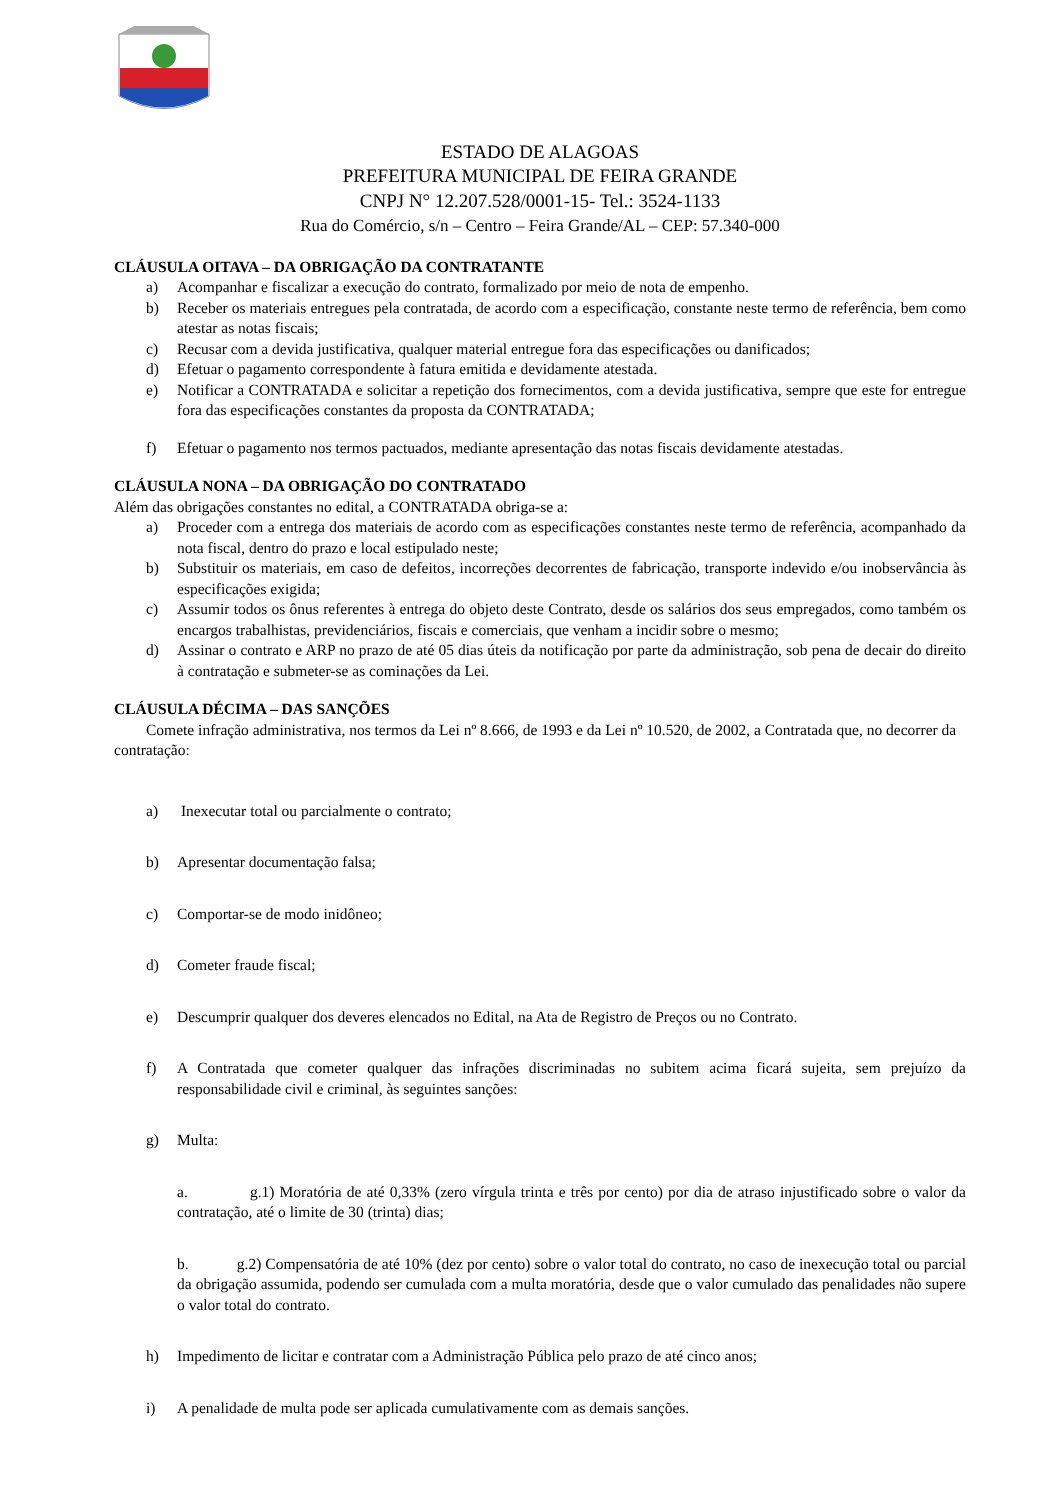ESTADO DE ALAGOAS
PREFEITURA MUNICIPAL DE FEIRA GRANDE
CNPJ N° 12.207.528/0001-15- Tel.: 3524-1133
Rua do Comércio, s/n – Centro – Feira Grande/AL – CEP: 57.340-000
CLÁUSULA OITAVA – DA OBRIGAÇÃO DA CONTRATANTE
a) Acompanhar e fiscalizar a execução do contrato, formalizado por meio de nota de empenho.
b) Receber os materiais entregues pela contratada, de acordo com a especificação, constante neste termo de referência, bem como atestar as notas fiscais;
c) Recusar com a devida justificativa, qualquer material entregue fora das especificações ou danificados;
d) Efetuar o pagamento correspondente à fatura emitida e devidamente atestada.
e) Notificar a CONTRATADA e solicitar a repetição dos fornecimentos, com a devida justificativa, sempre que este for entregue fora das especificações constantes da proposta da CONTRATADA;
f) Efetuar o pagamento nos termos pactuados, mediante apresentação das notas fiscais devidamente atestadas.
CLÁUSULA NONA – DA OBRIGAÇÃO DO CONTRATADO
Além das obrigações constantes no edital, a CONTRATADA obriga-se a:
a) Proceder com a entrega dos materiais de acordo com as especificações constantes neste termo de referência, acompanhado da nota fiscal, dentro do prazo e local estipulado neste;
b) Substituir os materiais, em caso de defeitos, incorreções decorrentes de fabricação, transporte indevido e/ou inobservância às especificações exigida;
c) Assumir todos os ônus referentes à entrega do objeto deste Contrato, desde os salários dos seus empregados, como também os encargos trabalhistas, previdenciários, fiscais e comerciais, que venham a incidir sobre o mesmo;
d) Assinar o contrato e ARP no prazo de até 05 dias úteis da notificação por parte da administração, sob pena de decair do direito à contratação e submeter-se as cominações da Lei.
CLÁUSULA DÉCIMA – DAS SANÇÕES
Comete infração administrativa, nos termos da Lei nº 8.666, de 1993 e da Lei nº 10.520, de 2002, a Contratada que, no decorrer da contratação:
a) Inexecutar total ou parcialmente o contrato;
b) Apresentar documentação falsa;
c) Comportar-se de modo inidôneo;
d) Cometer fraude fiscal;
e) Descumprir qualquer dos deveres elencados no Edital, na Ata de Registro de Preços ou no Contrato.
f) A Contratada que cometer qualquer das infrações discriminadas no subitem acima ficará sujeita, sem prejuízo da responsabilidade civil e criminal, às seguintes sanções:
g) Multa:
a. g.1) Moratória de até 0,33% (zero vírgula trinta e três por cento) por dia de atraso injustificado sobre o valor da contratação, até o limite de 30 (trinta) dias;
b. g.2) Compensatória de até 10% (dez por cento) sobre o valor total do contrato, no caso de inexecução total ou parcial da obrigação assumida, podendo ser cumulada com a multa moratória, desde que o valor cumulado das penalidades não supere o valor total do contrato.
h) Impedimento de licitar e contratar com a Administração Pública pelo prazo de até cinco anos;
i) A penalidade de multa pode ser aplicada cumulativamente com as demais sanções.